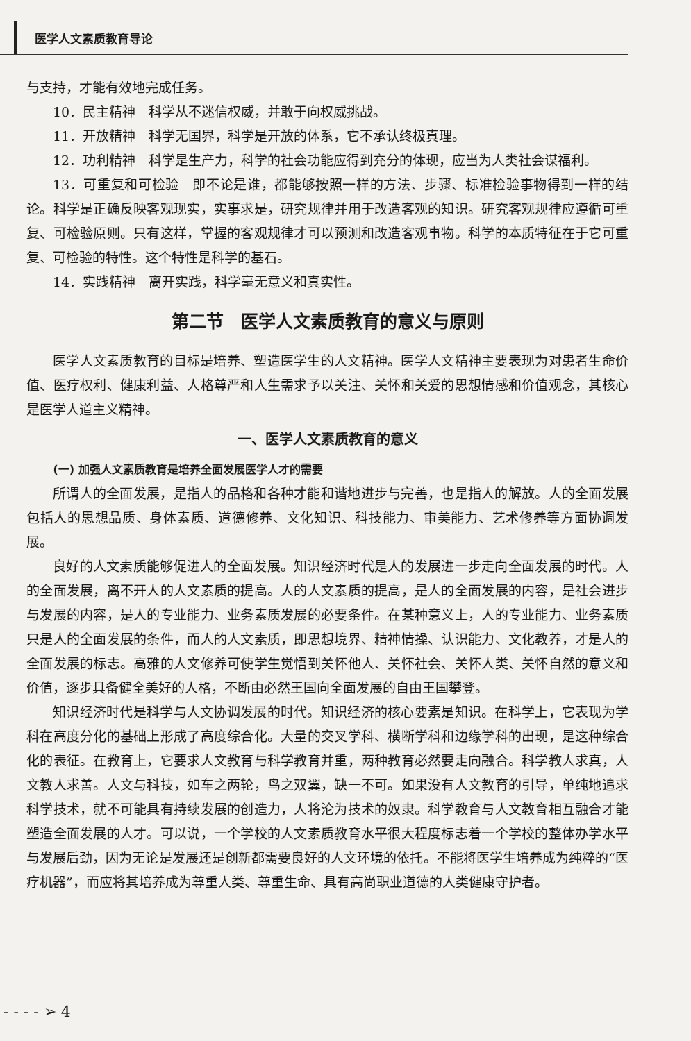医学人文素质教育导论
与支持，才能有效地完成任务。
10．民主精神　科学从不迷信权威，并敢于向权威挑战。
11．开放精神　科学无国界，科学是开放的体系，它不承认终极真理。
12．功利精神　科学是生产力，科学的社会功能应得到充分的体现，应当为人类社会谋福利。
13．可重复和可检验　即不论是谁，都能够按照一样的方法、步骤、标准检验事物得到一样的结论。科学是正确反映客观现实，实事求是，研究规律并用于改造客观的知识。研究客观规律应遵循可重复、可检验原则。只有这样，掌握的客观规律才可以预测和改造客观事物。科学的本质特征在于它可重复、可检验的特性。这个特性是科学的基石。
14．实践精神　离开实践，科学毫无意义和真实性。
第二节　医学人文素质教育的意义与原则
医学人文素质教育的目标是培养、塑造医学生的人文精神。医学人文精神主要表现为对患者生命价值、医疗权利、健康利益、人格尊严和人生需求予以关注、关怀和关爱的思想情感和价值观念，其核心是医学人道主义精神。
一、医学人文素质教育的意义
(一) 加强人文素质教育是培养全面发展医学人才的需要
所谓人的全面发展，是指人的品格和各种才能和谐地进步与完善，也是指人的解放。人的全面发展包括人的思想品质、身体素质、道德修养、文化知识、科技能力、审美能力、艺术修养等方面协调发展。
良好的人文素质能够促进人的全面发展。知识经济时代是人的发展进一步走向全面发展的时代。人的全面发展，离不开人的人文素质的提高。人的人文素质的提高，是人的全面发展的内容，是社会进步与发展的内容，是人的专业能力、业务素质发展的必要条件。在某种意义上，人的专业能力、业务素质只是人的全面发展的条件，而人的人文素质，即思想境界、精神情操、认识能力、文化教养，才是人的全面发展的标志。高雅的人文修养可使学生觉悟到关怀他人、关怀社会、关怀人类、关怀自然的意义和价值，逐步具备健全美好的人格，不断由必然王国向全面发展的自由王国攀登。
知识经济时代是科学与人文协调发展的时代。知识经济的核心要素是知识。在科学上，它表现为学科在高度分化的基础上形成了高度综合化。大量的交叉学科、横断学科和边缘学科的出现，是这种综合化的表征。在教育上，它要求人文教育与科学教育并重，两种教育必然要走向融合。科学教人求真，人文教人求善。人文与科技，如车之两轮，鸟之双翼，缺一不可。如果没有人文教育的引导，单纯地追求科学技术，就不可能具有持续发展的创造力，人将沦为技术的奴隶。科学教育与人文教育相互融合才能塑造全面发展的人才。可以说，一个学校的人文素质教育水平很大程度标志着一个学校的整体办学水平与发展后劲，因为无论是发展还是创新都需要良好的人文环境的依托。不能将医学生培养成为纯粹的“医疗机器”，而应将其培养成为尊重人类、尊重生命、具有高尚职业道德的人类健康守护者。
- - - - ➢ 4